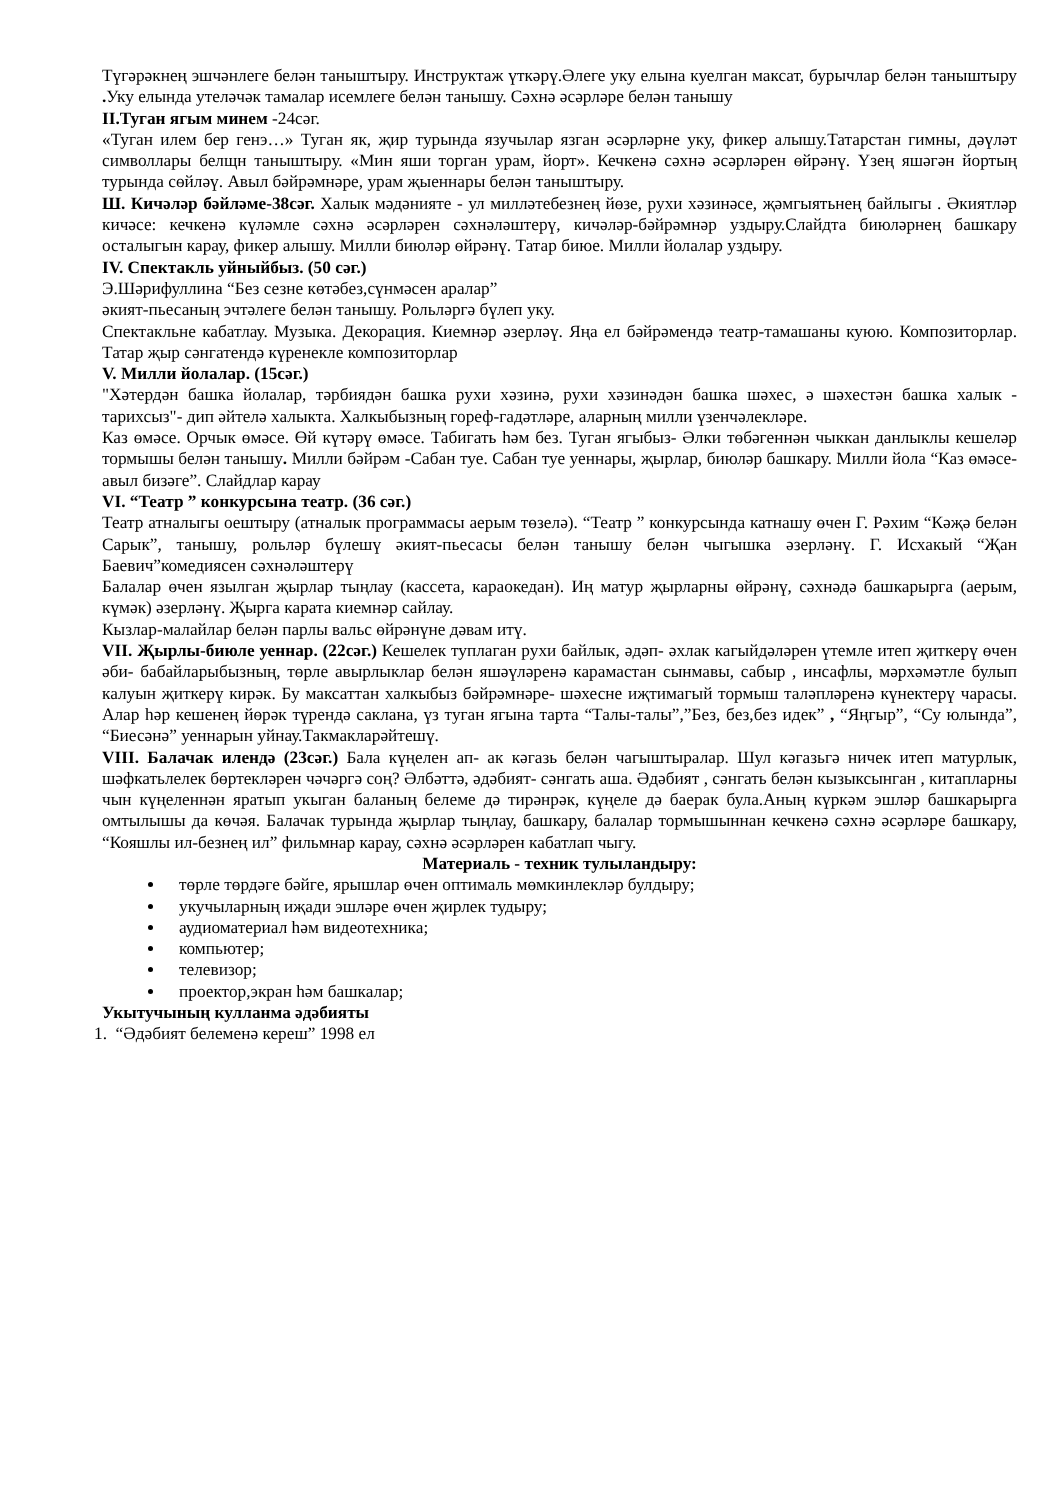Түгәрәкнең эшчәнлеге белән таныштыру. Инструктаж үткәрү.Әлеге уку елына куелган максат, бурычлар белән таныштыру . Уку елында утеләчәк тамалар исемлеге белән танышу. Сәхнә әсәрләре белән танышу
II.Туган ягым минем -24сәг.
«Туган илем бер генэ…» Туган як, җир турында язучылар язган әсәрләрне уку, фикер алышу.Татарстан гимны, дәүләт символлары белщн таныштыру. «Мин яши торган урам, йорт». Кечкенә сәхнә әсәрләрен өйрәнү. Үзең яшәгән йортың турында сөйләү. Авыл бәйрәмнәре, урам җыеннары белән таныштыру.
Ш. Кичәләр бәйләме-38сәг. Халык мәдәнияте - ул милләтебезнең йөзе, рухи хәзинәсе, җәмгыятьнең байлыгы . Әкиятләр кичәсе: кечкенә күләмле сәхнә әсәрләрен сәхнәләштерү, кичәләр-бәйрәмнәр уздыру.Слайдта биюләрнең башкару осталыгын карау, фикер алышу. Милли биюләр өйрәнү. Татар биюе. Милли йолалар уздыру.
IV. Спектакль уйныйбыз. (50 сәг.)
Э.Шәрифуллина “Без сезне көтәбез,сүнмәсен аралар”
әкият-пьесаның эчтәлеге белән танышу. Рольләргә бүлеп уку.
Спектакльне кабатлау. Музыка. Декорация. Киемнәр әзерләү. Яңа ел бәйрәмендә театр-тамашаны куюю. Композиторлар. Татар җыр сәнгатендә күренекле композиторлар
V. Милли йолалар. (15сәг.)
"Хәтердән башка йолалар, тәрбиядән башка рухи хәзинә, рухи хәзинәдән башка шәхес, ә шәхестән башка халык - тарихсыз"- дип әйтелә халыкта. Халкыбызның гореф-гадәтләре, аларның милли үзенчәлекләре.
Каз өмәсе. Орчык өмәсе. Өй күтәрү өмәсе. Табигать һәм без. Туган ягыбыз- Әлки төбәгеннән чыккан данлыклы кешеләр тормышы белән танышу. Милли бәйрәм -Сабан туе. Сабан туе уеннары, җырлар, биюләр башкару. Милли йола “Каз өмәсе- авыл бизәге”. Слайдлар карау
VI. “Театр ” конкурсына театр. (36 сәг.)
Театр атналыгы оештыру (атналык программасы аерым төзелә). “Театр ” конкурсында катнашу өчен Г. Рәхим “Кәҗә белән Сарык”, танышу, рольләр бүлешү әкият-пьесасы белән танышу белән чыгышка әзерләнү. Г. Исхакый “Җан Баевич”комедиясен сәхнәләштерү
Балалар өчен язылган җырлар тыңлау (кассета, караокедан). Иң матур җырларны өйрәнү, сәхнәдә башкарырга (аерым, күмәк) әзерләнү. Җырга карата киемнәр сайлау.
Кызлар-малайлар белән парлы вальс өйрәнүне дәвам итү.
VII. Җырлы-биюле уеннар. (22сәг.) Кешелек туплаган рухи байлык, әдәп- әхлак кагыйдәләрен үтемле итеп җиткерү өчен әби- бабайларыбызның, төрле авырлыклар белән яшәүләренә карамастан сынмавы, сабыр , инсафлы, мәрхәмәтле булып калуын җиткерү кирәк. Бу максаттан халкыбыз бәйрәмнәре- шәхесне иҗтимагый тормыш таләпләренә күнектерү чарасы. Алар һәр кешенең йөрәк түрендә саклана, үз туган ягына тарта “Талы-талы”,”Без, без,без идек” , “Яңгыр”, “Су юлында”, “Биесәнә” уеннарын уйнау.Такмакларәйтешү.
VIII. Балачак илендә (23сәг.) Бала күңелен ап- ак кәгазь белән чагыштыралар. Шул кәгазьгә ничек итеп матурлык, шәфкатьлелек бөртекләрен чәчәргә соң? Әлбәттә, әдәбият- сәнгать аша. Әдәбият , сәнгать белән кызыксынган , китапларны чын күңеленнән яратып укыган баланың белеме дә тирәнрәк, күңеле дә баерак була.Аның күркәм эшләр башкарырга омтылышы да көчәя. Балачак турында җырлар тыңлау, башкару, балалар тормышыннан кечкенә сәхнә әсәрләре башкару, “Кояшлы ил-безнең ил” фильмнар карау, сәхнә әсәрләрен кабатлап чыгу.
Материаль - техник тулыландыру:
төрле төрдәге бәйге, ярышлар өчен оптималь мөмкинлекләр булдыру;
укучыларның иҗади эшләре өчен җирлек тудыру;
аудиоматериал һәм видеотехника;
компьютер;
телевизор;
проектор,экран һәм башкалар;
Укытучының кулланма әдәбияты
1. “Әдәбият белеменә кереш” 1998 ел